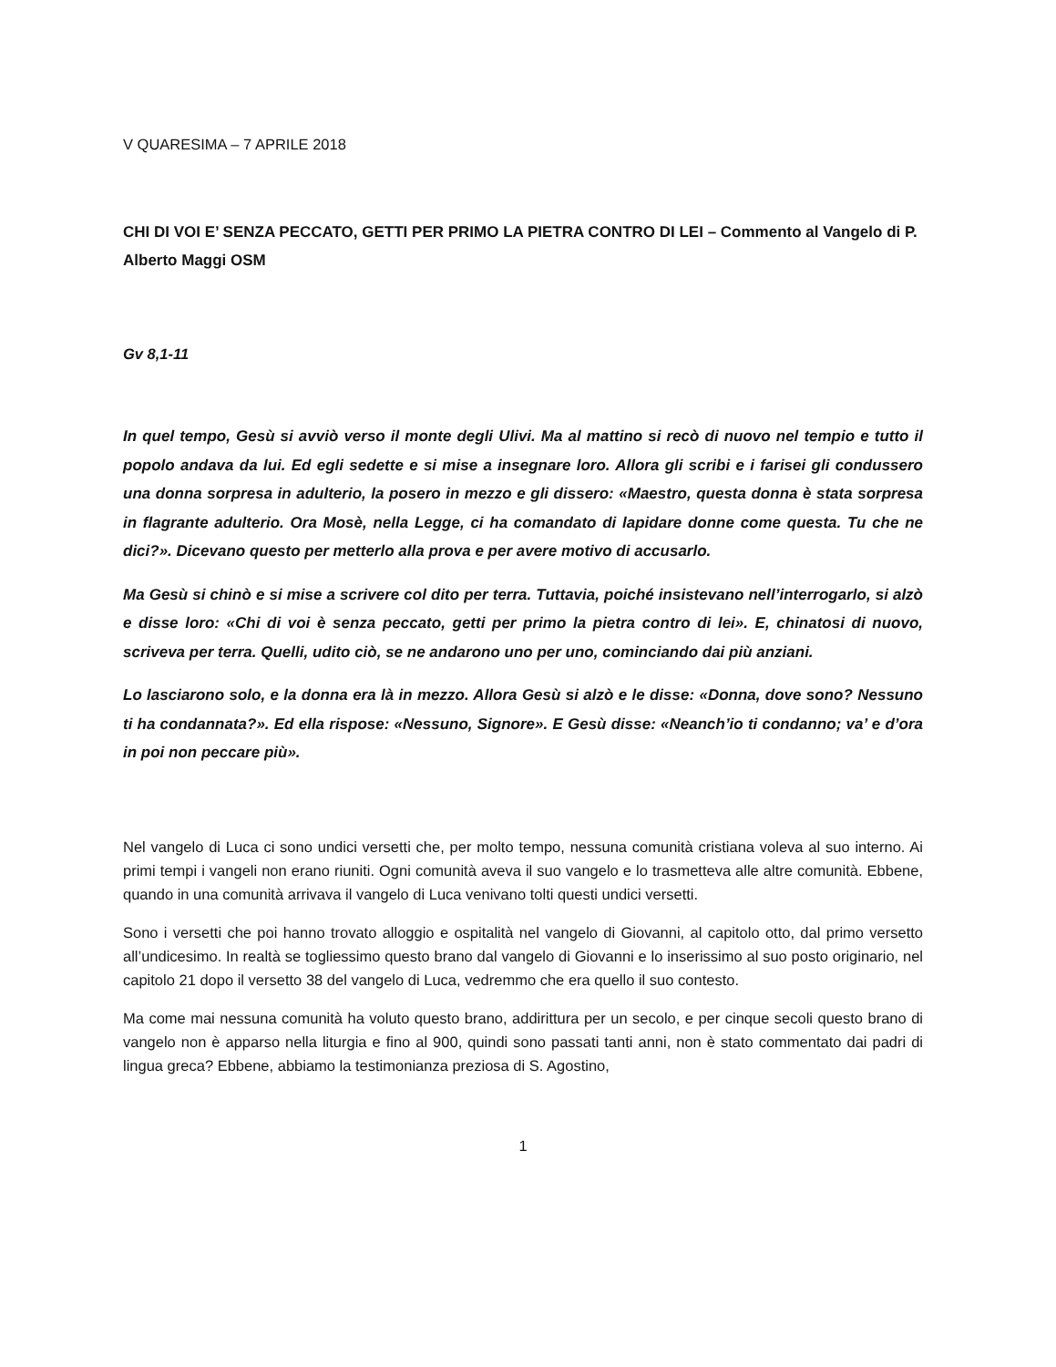V QUARESIMA – 7 APRILE 2018
CHI DI VOI E’ SENZA PECCATO, GETTI PER PRIMO LA PIETRA CONTRO DI LEI – Commento al Vangelo di P. Alberto Maggi OSM
Gv 8,1-11
In quel tempo, Gesù si avviò verso il monte degli Ulivi. Ma al mattino si recò di nuovo nel tempio e tutto il popolo andava da lui. Ed egli sedette e si mise a insegnare loro. Allora gli scribi e i farisei gli condussero una donna sorpresa in adulterio, la posero in mezzo e gli dissero: «Maestro, questa donna è stata sorpresa in flagrante adulterio. Ora Mosè, nella Legge, ci ha comandato di lapidare donne come questa. Tu che ne dici?». Dicevano questo per metterlo alla prova e per avere motivo di accusarlo.
Ma Gesù si chinò e si mise a scrivere col dito per terra. Tuttavia, poiché insistevano nell’interrogarlo, si alzò e disse loro: «Chi di voi è senza peccato, getti per primo la pietra contro di lei». E, chinatosi di nuovo, scriveva per terra. Quelli, udito ciò, se ne andarono uno per uno, cominciando dai più anziani.
Lo lasciarono solo, e la donna era là in mezzo. Allora Gesù si alzò e le disse: «Donna, dove sono? Nessuno ti ha condannata?». Ed ella rispose: «Nessuno, Signore». E Gesù disse: «Neanch’io ti condanno; va’ e d’ora in poi non peccare più».
Nel vangelo di Luca ci sono undici versetti che, per molto tempo, nessuna comunità cristiana voleva al suo interno. Ai primi tempi i vangeli non erano riuniti. Ogni comunità aveva il suo vangelo e lo trasmetteva alle altre comunità. Ebbene, quando in una comunità arrivava il vangelo di Luca venivano tolti questi undici versetti.
Sono i versetti che poi hanno trovato alloggio e ospitalità nel vangelo di Giovanni, al capitolo otto, dal primo versetto all’undicesimo. In realtà se togliessimo questo brano dal vangelo di Giovanni e lo inserissimo al suo posto originario, nel capitolo 21 dopo il versetto 38 del vangelo di Luca, vedremmo che era quello il suo contesto.
Ma come mai nessuna comunità ha voluto questo brano, addirittura per un secolo, e per cinque secoli questo brano di vangelo non è apparso nella liturgia e fino al 900, quindi sono passati tanti anni, non è stato commentato dai padri di lingua greca? Ebbene, abbiamo la testimonianza preziosa di S. Agostino,
1